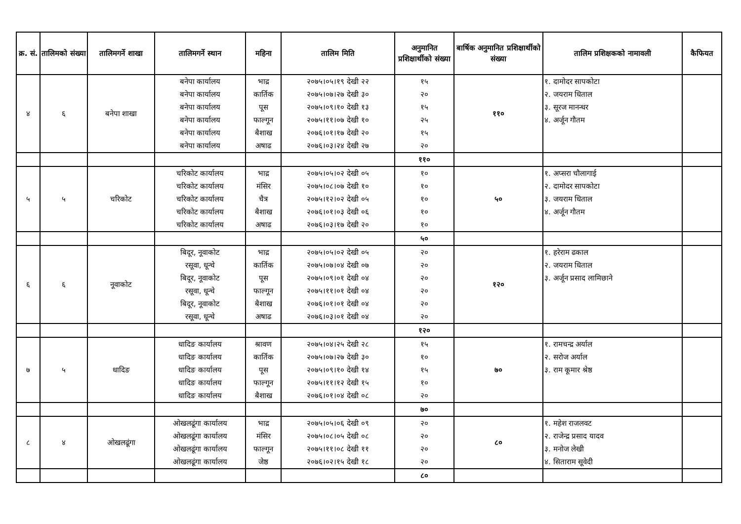| क्र. सं. | तालिमको संख्या | तालिमगर्ने शाखा | तालिमगर्ने स्थान | महिना | तालिम मिति | अनुमानित प्रशिक्षार्थीको संख्या | बार्षिक अनुमानित प्रशिक्षार्थीको संख्या | तालिम प्रशिक्षकको नामावली | कैफियत |
| --- | --- | --- | --- | --- | --- | --- | --- | --- | --- |
| ४ | ६ | बनेपा शाखा | बनेपा कार्यालय बनेपा कार्यालय बनेपा कार्यालय बनेपा कार्यालय बनेपा कार्यालय बनेपा कार्यालय | भाद्र कार्तिक पूस फाल्गून बैशाख अषाढ | २०७५।०५।१९ देखी २२ २०७५।०७।२७ देखी ३० २०७५।०९।१० देखी १३ २०७५।११।०७ देखी १० २०७६।०१।१७ देखी २० २०७६।०३।२४ देखी २७ | १५ २० १५ २५ १५ २० | ११० | १. दामोदर सापकोटा २. जयराम धिताल ३. सूरज मानन्धर ४. अर्जून गौतम | |
| | | | | | | ११० | | | |
| ५ | ५ | चरिकोट | चरिकोट कार्यालय चरिकोट कार्यालय चरिकोट कार्यालय चरिकोट कार्यालय चरिकोट कार्यालय | भाद्र मंसिर चैत्र बैशाख अषाढ | २०७५।०५।०२ देखी ०५ २०७५।०८।०७ देखी १० २०७५।१२।०२ देखी ०५ २०७६।०१।०३ देखी ०६ २०७६।०३।१७ देखी २० | १० १० १० १० १० | ५० | १. अप्सरा चौलागाई २. दामोदर सापकोटा ३. जयराम धिताल ४. अर्जून गौतम | |
| | | | | | | ५० | | | |
| ६ | ६ | नूवाकोट | बिदूर, नूवाकोट रसूवा, धून्चे बिदूर, नूवाकोट रसूवा, धून्चे बिदूर, नूवाकोट रसूवा, धून्चे | भाद्र कार्तिक पूस फाल्गून बैशाख अषाढ | २०७५।०५।०२ देखी ०५ २०७५।०७।०४ देखी ०७ २०७५।०९।०१ देखी ०४ २०७५।११।०१ देखी ०४ २०७६।०१।०१ देखी ०४ २०७६।०३।०१ देखी ०४ | २० २० २० २० २० २० | १२० | १. हरेराम ढकाल २. जयराम धिताल ३. अर्जून प्रसाद लामिछाने | |
| | | | | | | १२० | | | |
| ७ | ५ | धादिङ | धादिङ कार्यालय धादिङ कार्यालय धादिङ कार्यालय धादिङ कार्यालय धादिङ कार्यालय | श्रावण कार्तिक पूस फाल्गून बैशाख | २०७५।०४।२५ देखी २८ २०७५।०७।२७ देखी ३० २०७५।०९।१० देखी १४ २०७५।११।१२ देखी १५ २०७६।०१।०४ देखी ०८ | १५ १० १५ १० २० | ७० | १. रामचन्द्र अर्याल २. सरोज अर्याल ३. राम कूमार श्रेष्ठ | |
| | | | | | | ७० | | | |
| ८ | ४ | ओखलढूंगा | ओखलढूंगा कार्यालय ओखलढूंगा कार्यालय ओखलढूंगा कार्यालय ओखलढूंगा कार्यालय | भाद्र मंसिर फाल्गून जेष्ठ | २०७५।०५।०६ देखी ०९ २०७५।०८।०५ देखी ०८ २०७५।११।०८ देखी ११ २०७६।०२।१५ देखी १८ | २० २० २० २० | ८० | १. महेश राजलवट २. राजेन्द्र प्रसाद यादव ३. मनोज लेखी ४. सिताराम सूवेदी | |
| | | | | | | ८० | | | |